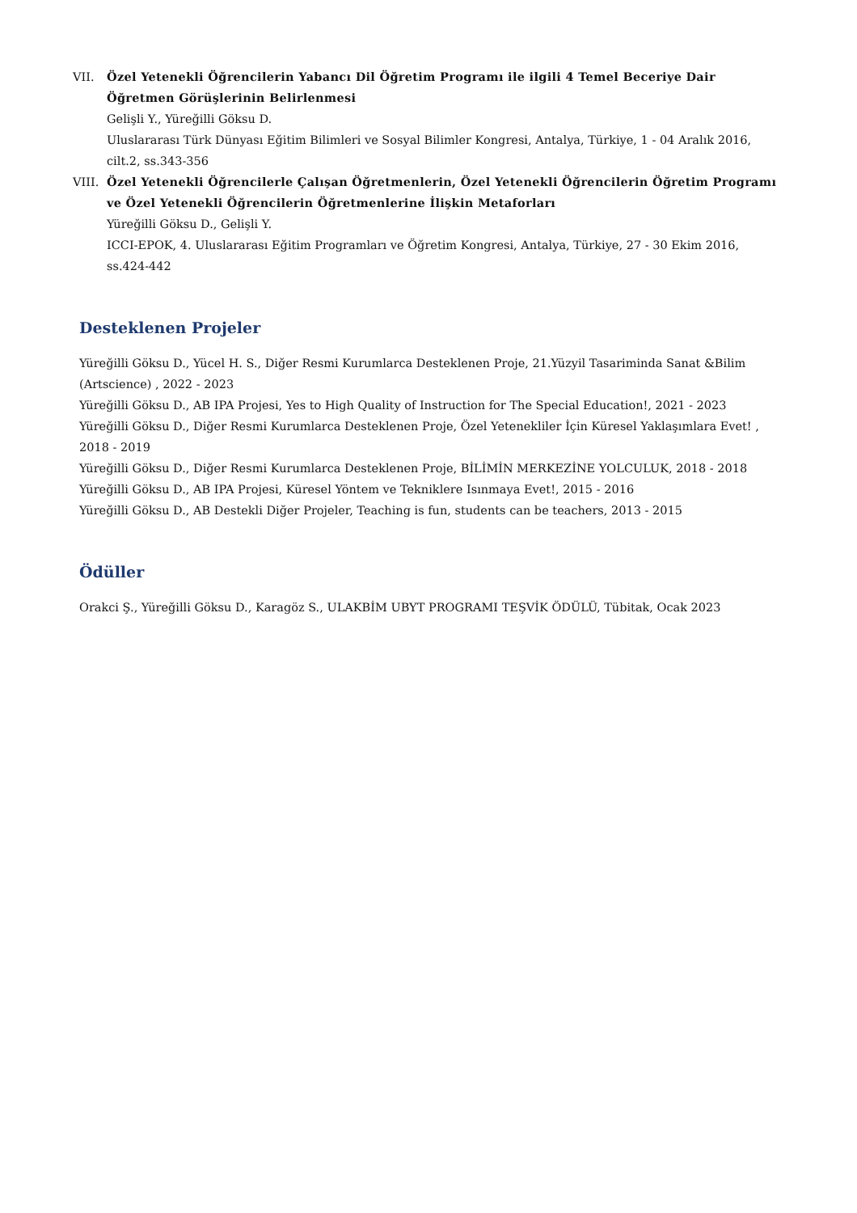VII. Özel Yetenekli Öğrencilerin Yabancı Dil Öğretim Programı ile ilgili 4 Temel Beceriye Dair Öğretmen Görüşlerinin Belirlenmesi
Gelişli Y., Yüreğilli Göksu D.
Uluslararası Türk Dünyası Eğitim Bilimleri ve Sosyal Bilimler Kongresi, Antalya, Türkiye, 1 - 04 Aralık 2016, cilt.2, ss.343-356
VIII.
Özel Yetenekli Öğrencilerle Çalışan Öğretmenlerin, Özel Yetenekli Öğrencilerin Öğretim Programı ve Özel Yetenekli Öğrencilerin Öğretmenlerine İlişkin Metaforları
Yüreğilli Göksu D., Gelişli Y.
ICCI-EPOK, 4. Uluslararası Eğitim Programları ve Öğretim Kongresi, Antalya, Türkiye, 27 - 30 Ekim 2016, ss.424-442
Desteklenen Projeler
Yüreğilli Göksu D., Yücel H. S., Diğer Resmi Kurumlarca Desteklenen Proje, 21.Yüzyil Tasariminda Sanat &Bilim (Artscience) , 2022 - 2023
Yüreğilli Göksu D., AB IPA Projesi, Yes to High Quality of Instruction for The Special Education!, 2021 - 2023
Yüreğilli Göksu D., Diğer Resmi Kurumlarca Desteklenen Proje, Özel Yetenekliler İçin Küresel Yaklaşımlara Evet! , 2018 - 2019
Yüreğilli Göksu D., Diğer Resmi Kurumlarca Desteklenen Proje, BİLİMİN MERKEZİNE YOLCULUK, 2018 - 2018
Yüreğilli Göksu D., AB IPA Projesi, Küresel Yöntem ve Tekniklere Isınmaya Evet!, 2015 - 2016
Yüreğilli Göksu D., AB Destekli Diğer Projeler, Teaching is fun, students can be teachers, 2013 - 2015
Ödüller
Orakci Ş., Yüreğilli Göksu D., Karagöz S., ULAKBİM UBYT PROGRAMI TEŞVİK ÖDÜLÜ, Tübitak, Ocak 2023